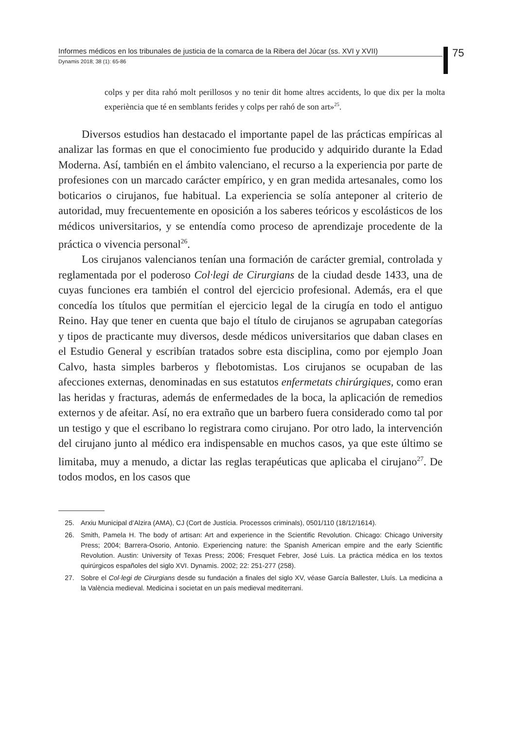Informes médicos en los tribunales de justicia de la comarca de la Ribera del Júcar (ss. XVI y XVII)
75
Dynamis 2018; 38 (1): 65-86
colps y per dita rahó molt perillosos y no tenir dit home altres accidents, lo que dix per la molta experiència que té en semblants ferides y colps per rahó de son art»<sup>25</sup>.
Diversos estudios han destacado el importante papel de las prácticas empíricas al analizar las formas en que el conocimiento fue producido y adquirido durante la Edad Moderna. Así, también en el ámbito valenciano, el recurso a la experiencia por parte de profesiones con un marcado carácter empírico, y en gran medida artesanales, como los boticarios o cirujanos, fue habitual. La experiencia se solía anteponer al criterio de autoridad, muy frecuentemente en oposición a los saberes teóricos y escolásticos de los médicos universitarios, y se entendía como proceso de aprendizaje procedente de la práctica o vivencia personal<sup>26</sup>.
Los cirujanos valencianos tenían una formación de carácter gremial, controlada y reglamentada por el poderoso Col·legi de Cirurgians de la ciudad desde 1433, una de cuyas funciones era también el control del ejercicio profesional. Además, era el que concedía los títulos que permitían el ejercicio legal de la cirugía en todo el antiguo Reino. Hay que tener en cuenta que bajo el título de cirujanos se agrupaban categorías y tipos de practicante muy diversos, desde médicos universitarios que daban clases en el Estudio General y escribían tratados sobre esta disciplina, como por ejemplo Joan Calvo, hasta simples barberos y flebotomistas. Los cirujanos se ocupaban de las afecciones externas, denominadas en sus estatutos enfermetats chirúrgiques, como eran las heridas y fracturas, además de enfermedades de la boca, la aplicación de remedios externos y de afeitar. Así, no era extraño que un barbero fuera considerado como tal por un testigo y que el escribano lo registrara como cirujano. Por otro lado, la intervención del cirujano junto al médico era indispensable en muchos casos, ya que este último se limitaba, muy a menudo, a dictar las reglas terapéuticas que aplicaba el cirujano<sup>27</sup>. De todos modos, en los casos que
25. Arxiu Municipal d’Alzira (AMA), CJ (Cort de Justícia. Processos criminals), 0501/110 (18/12/1614).
26. Smith, Pamela H. The body of artisan: Art and experience in the Scientific Revolution. Chicago: Chicago University Press; 2004; Barrera-Osorio, Antonio. Experiencing nature: the Spanish American empire and the early Scientific Revolution. Austin: University of Texas Press; 2006; Fresquet Febrer, José Luis. La práctica médica en los textos quirúrgicos españoles del siglo XVI. Dynamis. 2002; 22: 251-277 (258).
27. Sobre el Col·legi de Cirurgians desde su fundación a finales del siglo XV, véase García Ballester, Lluís. La medicina a la València medieval. Medicina i societat en un país medieval mediterrani.